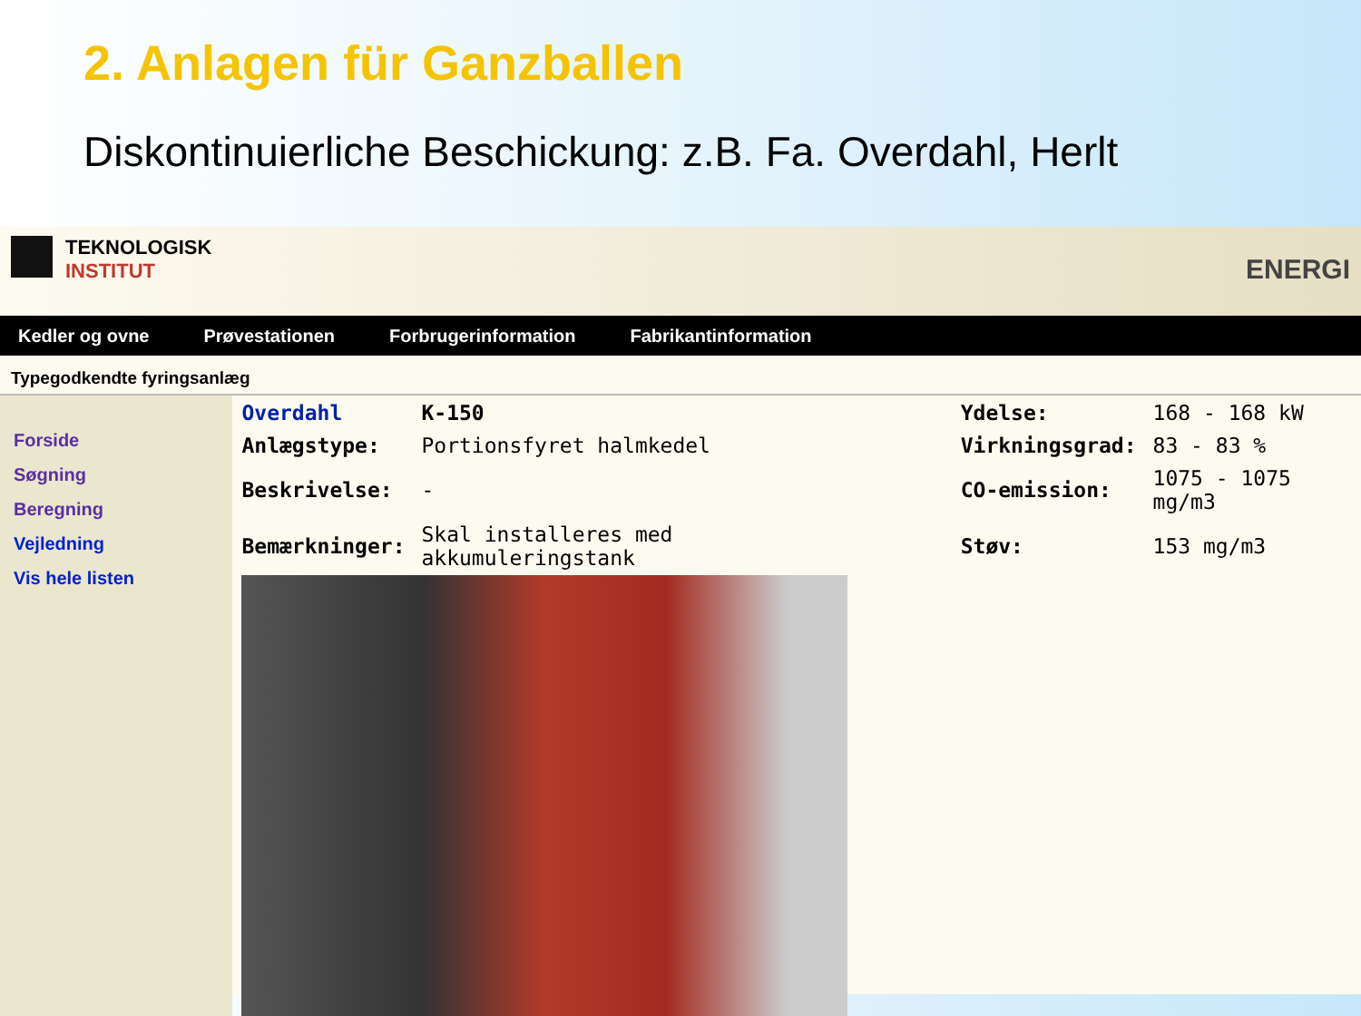2. Anlagen für Ganzballen
Diskontinuierliche Beschickung: z.B. Fa. Overdahl, Herlt
TEKNOLOGISK
INSTITUT
ENERGI
Kedler og ovne Prøvestationen Forbrugerinformation Fabrikantinformation
Typegodkendte fyringsanlæg
Forside
Søgning
Beregning
Vejledning
Vis hele listen
| Overdahl | K-150 | | Ydelse: | 168 - 168 kW |
| Anlægstype: | Portionsfyret halmkedel | | Virkningsgrad: | 83 - 83 % |
| Beskrivelse: | - | | CO-emission: | 1075 - 1075 mg/m3 |
| Bemærkninger: | Skal installeres med akkumuleringstank | | Støv: | 153 mg/m3 |